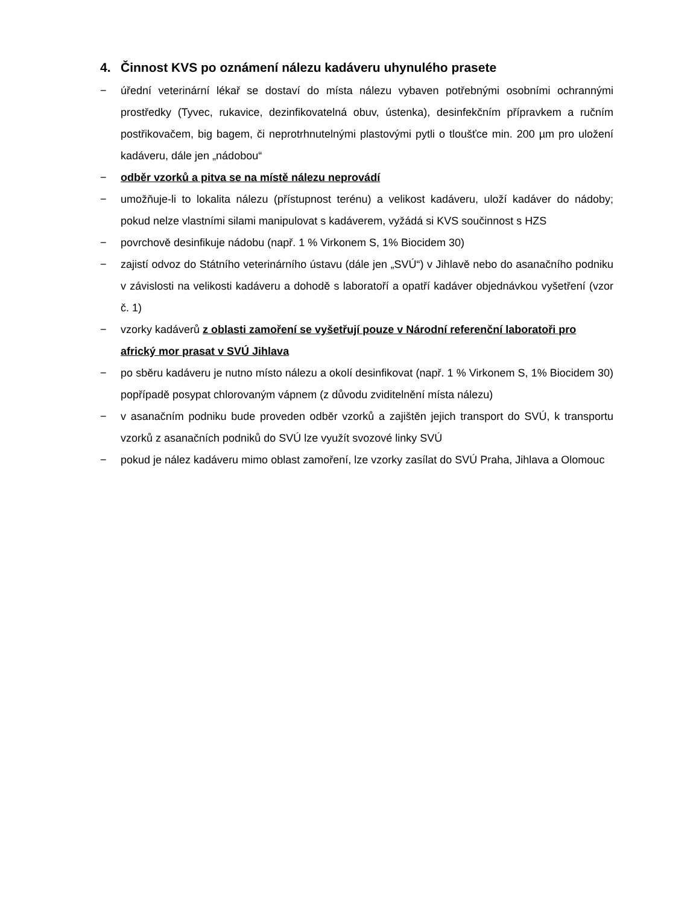4. Činnost KVS po oznámení nálezu kadáveru uhynulého prasete
− úřední veterinární lékař se dostaví do místa nálezu vybaven potřebnými osobními ochrannými prostředky (Tyvec, rukavice, dezinfikovatelná obuv, ústenka), desinfekčním přípravkem a ručním postřikovačem, big bagem, či neprotrhnutelnými plastovými pytli o tloušťce min. 200 µm pro uložení kadáveru, dále jen „nádobou“
− odběr vzorků a pitva se na místě nálezu neprovádí
− umožňuje-li to lokalita nálezu (přístupnost terénu) a velikost kadáveru, uloží kadáver do nádoby; pokud nelze vlastními silami manipulovat s kadáverem, vyžádá si KVS součinnost s HZS
− povrchově desinfikuje nádobu (např. 1 % Virkonem S, 1% Biocidem 30)
− zajistí odvoz do Státního veterinárního ústavu (dále jen „SVÚ“) v Jihlavě nebo do asanačního podniku v závislosti na velikosti kadáveru a dohodě s laboratoří a opatří kadáver objednávkou vyšetření (vzor č. 1)
− vzorky kadáverů z oblasti zamoření se vyšetřují pouze v Národní referenční laboratoři pro africký mor prasat v SVÚ Jihlava
− po sběru kadáveru je nutno místo nálezu a okolí desinfikovat (např. 1 % Virkonem S, 1% Biocidem 30) popřípadě posypat chlorovaným vápnem (z důvodu zviditelnění místa nálezu)
− v asanačním podniku bude proveden odběr vzorků a zajištěn jejich transport do SVÚ, k transportu vzorků z asanačních podniků do SVÚ lze využít svozové linky SVÚ
− pokud je nález kadáveru mimo oblast zamoření, lze vzorky zasílat do SVÚ Praha, Jihlava a Olomouc